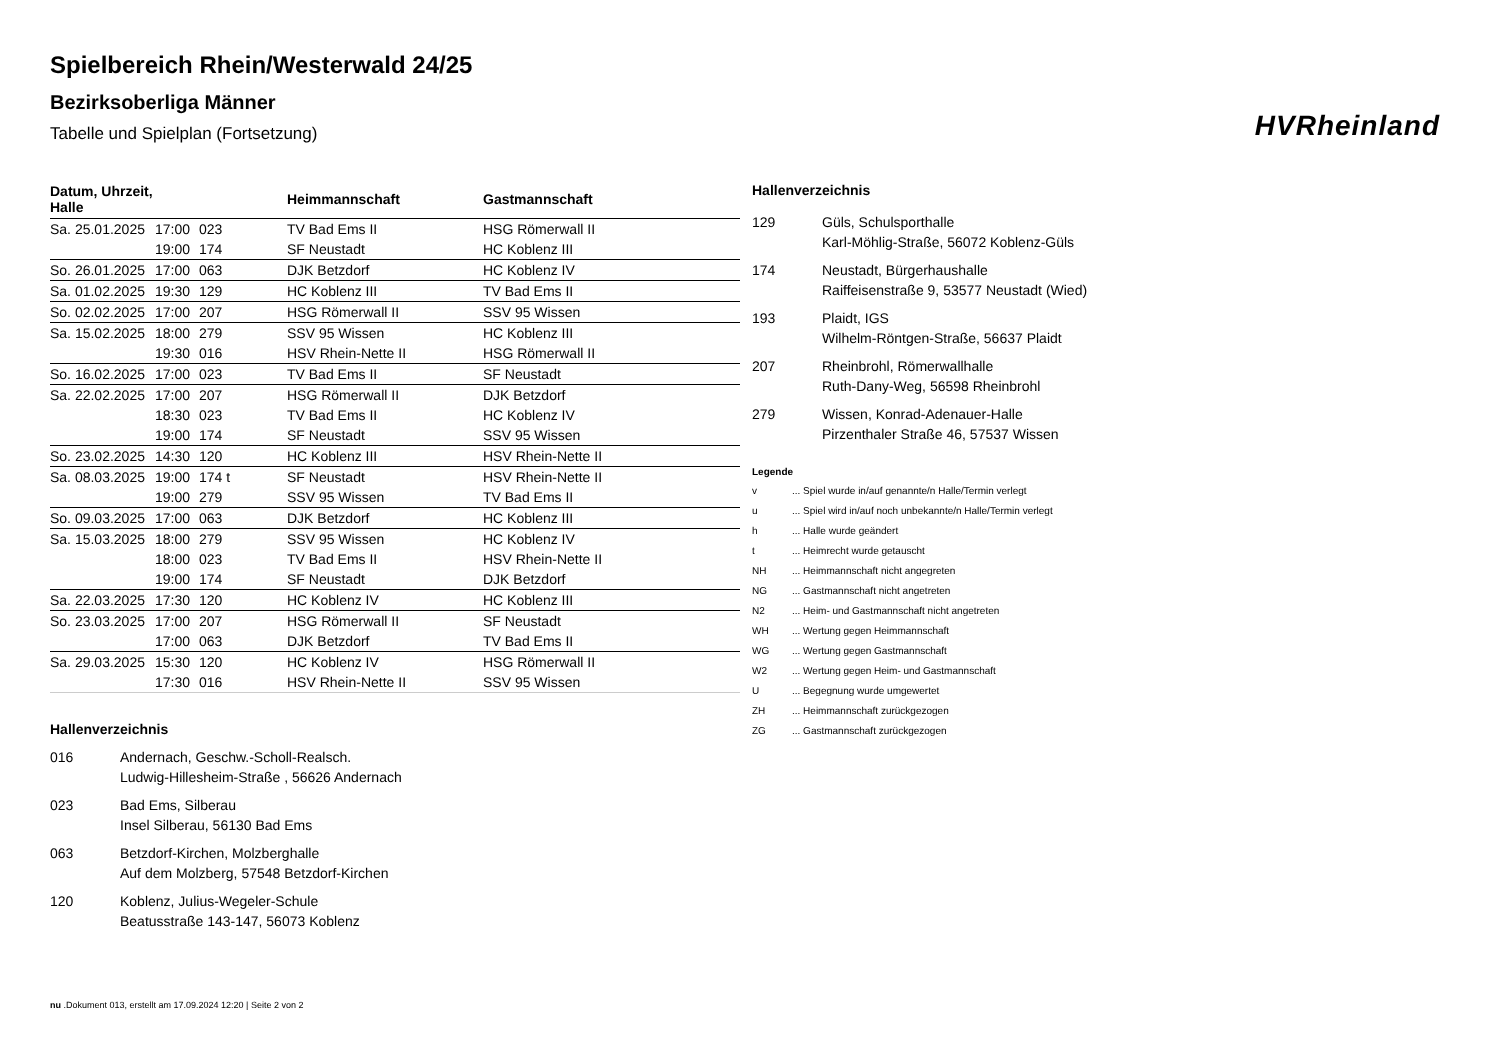Spielbereich Rhein/Westerwald 24/25
Bezirksoberliga Männer
Tabelle und Spielplan (Fortsetzung)
HVRheinland
| Datum, Uhrzeit, Halle | | | Heimmannschaft | Gastmannschaft |
| --- | --- | --- | --- | --- |
| Sa. 25.01.2025 | 17:00 | 023 | TV Bad Ems II | HSG Römerwall II |
| | 19:00 | 174 | SF Neustadt | HC Koblenz III |
| So. 26.01.2025 | 17:00 | 063 | DJK Betzdorf | HC Koblenz IV |
| Sa. 01.02.2025 | 19:30 | 129 | HC Koblenz III | TV Bad Ems II |
| So. 02.02.2025 | 17:00 | 207 | HSG Römerwall II | SSV 95 Wissen |
| Sa. 15.02.2025 | 18:00 | 279 | SSV 95 Wissen | HC Koblenz III |
| | 19:30 | 016 | HSV Rhein-Nette II | HSG Römerwall II |
| So. 16.02.2025 | 17:00 | 023 | TV Bad Ems II | SF Neustadt |
| Sa. 22.02.2025 | 17:00 | 207 | HSG Römerwall II | DJK Betzdorf |
| | 18:30 | 023 | TV Bad Ems II | HC Koblenz IV |
| | 19:00 | 174 | SF Neustadt | SSV 95 Wissen |
| So. 23.02.2025 | 14:30 | 120 | HC Koblenz III | HSV Rhein-Nette II |
| Sa. 08.03.2025 | 19:00 | 174 t | SF Neustadt | HSV Rhein-Nette II |
| | 19:00 | 279 | SSV 95 Wissen | TV Bad Ems II |
| So. 09.03.2025 | 17:00 | 063 | DJK Betzdorf | HC Koblenz III |
| Sa. 15.03.2025 | 18:00 | 279 | SSV 95 Wissen | HC Koblenz IV |
| | 18:00 | 023 | TV Bad Ems II | HSV Rhein-Nette II |
| | 19:00 | 174 | SF Neustadt | DJK Betzdorf |
| Sa. 22.03.2025 | 17:30 | 120 | HC Koblenz IV | HC Koblenz III |
| So. 23.03.2025 | 17:00 | 207 | HSG Römerwall II | SF Neustadt |
| | 17:00 | 063 | DJK Betzdorf | TV Bad Ems II |
| Sa. 29.03.2025 | 15:30 | 120 | HC Koblenz IV | HSG Römerwall II |
| | 17:30 | 016 | HSV Rhein-Nette II | SSV 95 Wissen |
Hallenverzeichnis
016 Andernach, Geschw.-Scholl-Realsch.
Ludwig-Hillesheim-Straße , 56626 Andernach
023 Bad Ems, Silberau
Insel Silberau, 56130 Bad Ems
063 Betzdorf-Kirchen, Molzberghalle
Auf dem Molzberg, 57548 Betzdorf-Kirchen
120 Koblenz, Julius-Wegeler-Schule
Beatusstraße 143-147, 56073 Koblenz
Hallenverzeichnis
129 Güls, Schulsporthalle
Karl-Möhlig-Straße, 56072 Koblenz-Güls
174 Neustadt, Bürgerhaushalle
Raiffeisenstraße 9, 53577 Neustadt (Wied)
193 Plaidt, IGS
Wilhelm-Röntgen-Straße, 56637 Plaidt
207 Rheinbrohl, Römerwallhalle
Ruth-Dany-Weg, 56598 Rheinbrohl
279 Wissen, Konrad-Adenauer-Halle
Pirzenthaler Straße 46, 57537 Wissen
Legende
v ... Spiel wurde in/auf genannte/n Halle/Termin verlegt
u ... Spiel wird in/auf noch unbekannte/n Halle/Termin verlegt
h ... Halle wurde geändert
t ... Heimrecht wurde getauscht
NH ... Heimmannschaft nicht angegreten
NG ... Gastmannschaft nicht angetreten
N2 ... Heim- und Gastmannschaft nicht angetreten
WH ... Wertung gegen Heimmannschaft
WG ... Wertung gegen Gastmannschaft
W2 ... Wertung gegen Heim- und Gastmannschaft
U ... Begegnung wurde umgewertet
ZH ... Heimmannschaft zurückgezogen
ZG ... Gastmannschaft zurückgezogen
nu .Dokument 013, erstellt am 17.09.2024 12:20 | Seite 2 von 2